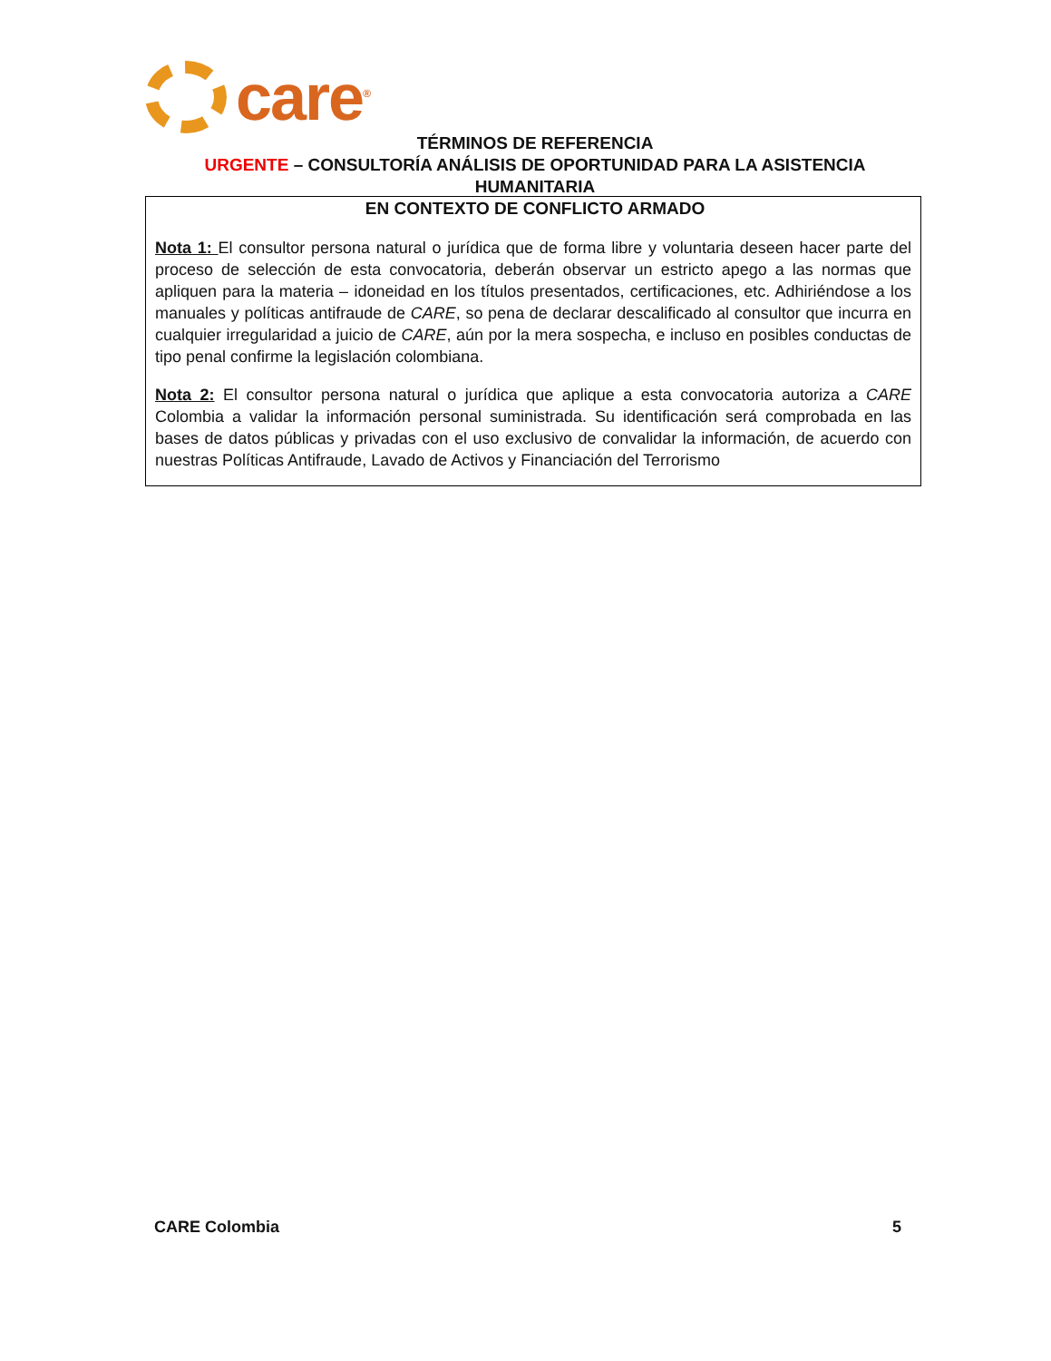care<sup>®</sup>
TÉRMINOS DE REFERENCIA
URGENTE – CONSULTORÍA ANÁLISIS DE OPORTUNIDAD PARA LA ASISTENCIA HUMANITARIA
EN CONTEXTO DE CONFLICTO ARMADO
Nota 1: El consultor persona natural o jurídica que de forma libre y voluntaria deseen hacer parte del proceso de selección de esta convocatoria, deberán observar un estricto apego a las normas que apliquen para la materia – idoneidad en los títulos presentados, certificaciones, etc. Adhiriéndose a los manuales y políticas antifraude de CARE, so pena de declarar descalificado al consultor que incurra en cualquier irregularidad a juicio de CARE, aún por la mera sospecha, e incluso en posibles conductas de tipo penal confirme la legislación colombiana.
Nota 2: El consultor persona natural o jurídica que aplique a esta convocatoria autoriza a CARE Colombia a validar la información personal suministrada. Su identificación será comprobada en las bases de datos públicas y privadas con el uso exclusivo de convalidar la información, de acuerdo con nuestras Políticas Antifraude, Lavado de Activos y Financiación del Terrorismo
CARE Colombia 5